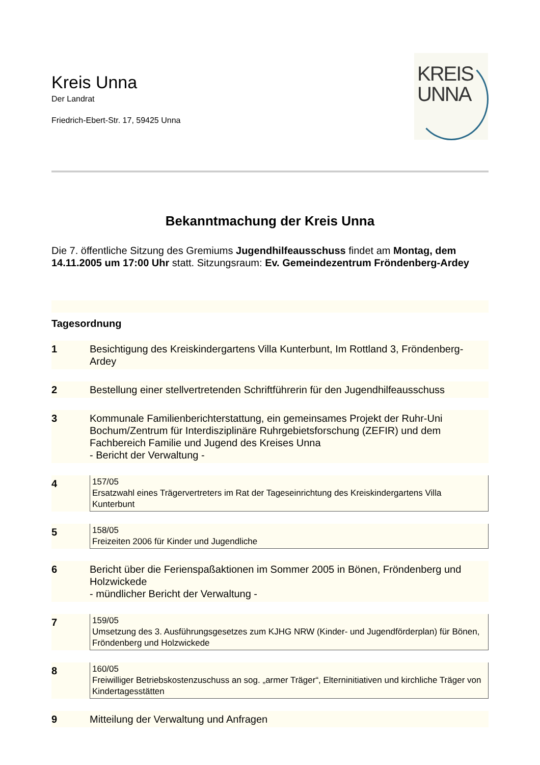KREIS
UNNA
Kreis Unna
Der Landrat
Friedrich-Ebert-Str. 17, 59425 Unna
Bekanntmachung der Kreis Unna
Die 7. öffentliche Sitzung des Gremiums Jugendhilfeausschuss findet am Montag, dem 14.11.2005 um 17:00 Uhr statt. Sitzungsraum: Ev. Gemeindezentrum Fröndenberg-Ardey
Tagesordnung
1 Besichtigung des Kreiskindergartens Villa Kunterbunt, Im Rottland 3, Fröndenberg-Ardey
2 Bestellung einer stellvertretenden Schriftführerin für den Jugendhilfeausschuss
3 Kommunale Familienberichterstattung, ein gemeinsames Projekt der Ruhr-Uni Bochum/Zentrum für Interdisziplinäre Ruhrgebietsforschung (ZEFIR) und dem Fachbereich Familie und Jugend des Kreises Unna
- Bericht der Verwaltung -
4
157/05
Ersatzwahl eines Trägervertreters im Rat der Tageseinrichtung des Kreiskindergartens Villa Kunterbunt
5
158/05
Freizeiten 2006 für Kinder und Jugendliche
6 Bericht über die Ferienspaßaktionen im Sommer 2005 in Bönen, Fröndenberg und Holzwickede
- mündlicher Bericht der Verwaltung -
7
159/05
Umsetzung des 3. Ausführungsgesetzes zum KJHG NRW (Kinder- und Jugendförderplan) für Bönen, Fröndenberg und Holzwickede
8
160/05
Freiwilliger Betriebskostenzuschuss an sog. „armer Träger“, Elterninitiativen und kirchliche Träger von Kindertagesstätten
9 Mitteilung der Verwaltung und Anfragen